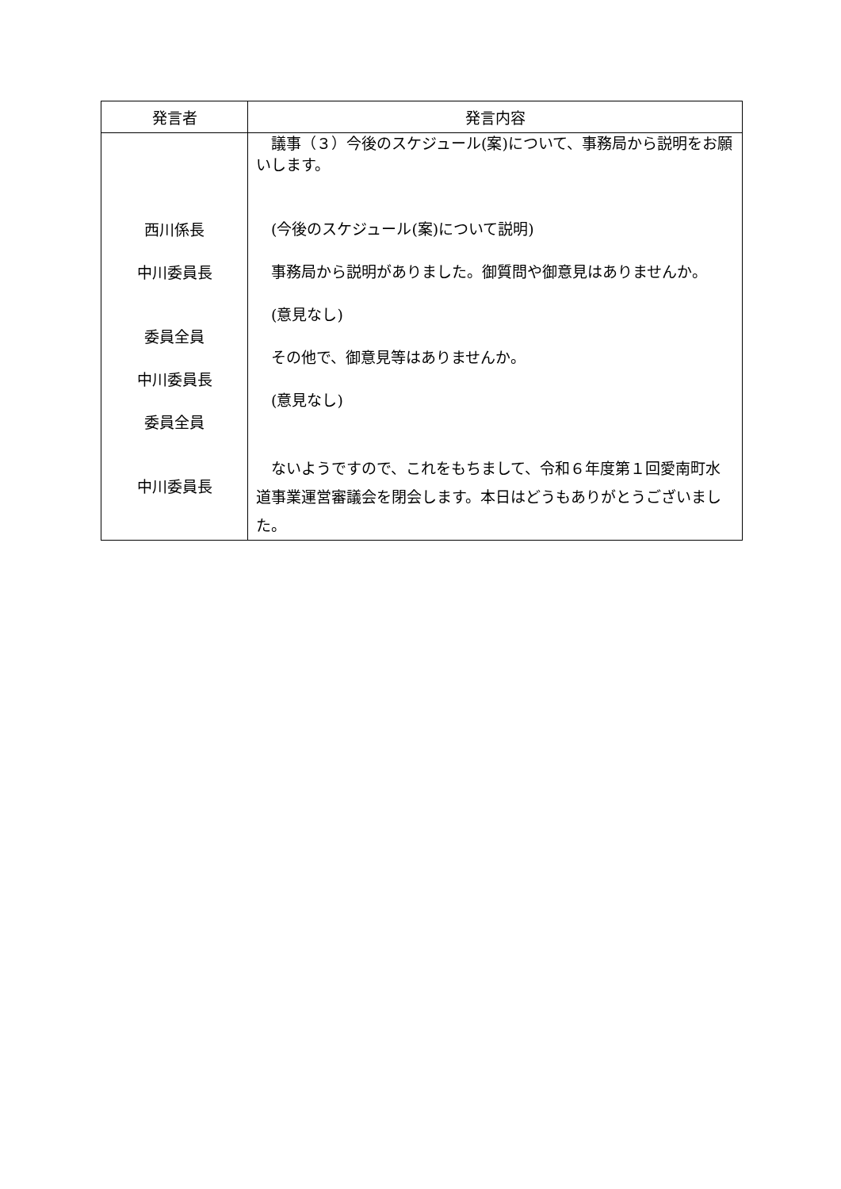| 発言者 | 発言内容 |
| --- | --- |
| 西川係長 中川委員長 委員全員 中川委員長 委員全員 中川委員長 | 議事（３）今後のスケジュール(案)について、事務局から説明をお願いします。 (今後のスケジュール(案)について説明) 事務局から説明がありました。御質問や御意見はありませんか。 (意見なし) その他で、御意見等はありませんか。 (意見なし) ないようですので、これをもちまして、令和６年度第１回愛南町水道事業運営審議会を閉会します。本日はどうもありがとうございました。 |